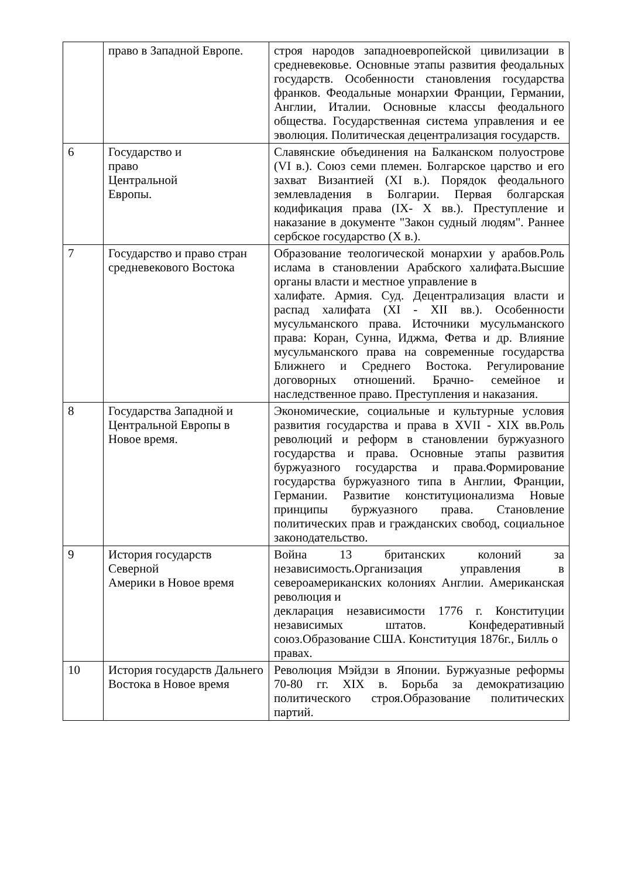| | право в Западной Европе. | строя народов западноевропейской цивилизации в средневековье. Основные этапы развития феодальных государств. Особенности становления государства франков. Феодальные монархии Франции, Германии, Англии, Италии. Основные классы феодального общества. Государственная система управления и ее эволюция. Политическая децентрализация государств. |
| 6 | Государство и право Центральной Европы. | Славянские объединения на Балканском полуострове (VI в.). Союз семи племен. Болгарское царство и его захват Византией (XI в.). Порядок феодального землевладения в Болгарии. Первая болгарская кодификация права (IX- X вв.). Преступление и наказание в документе "Закон судный людям". Раннее сербское государство (X в.). |
| 7 | Государство и право стран средневекового Востока | Образование теологической монархии у арабов.Роль ислама в становлении Арабского халифата.Высшие органы власти и местное управление в халифате. Армия. Суд. Децентрализация власти и распад халифата (XI - XII вв.). Особенности мусульманского права. Источники мусульманского права: Коран, Сунна, Иджма, Фетва и др. Влияние мусульманского права на современные государства Ближнего и Среднего Востока. Регулирование договорных отношений. Брачно- семейное и наследственное право. Преступления и наказания. |
| 8 | Государства Западной и Центральной Европы в Новое время. | Экономические, социальные и культурные условия развития государства и права в XVII - XIX вв.Роль революций и реформ в становлении буржуазного государства и права. Основные этапы развития буржуазного государства и права.Формирование государства буржуазного типа в Англии, Франции, Германии. Развитие конституционализма Новые принципы буржуазного права. Становление политических прав и гражданских свобод, социальное законодательство. |
| 9 | История государств Северной Америки в Новое время | Война 13 британских колоний за независимость.Организация управления в североамериканских колониях Англии. Американская революция и декларация независимости 1776 г. Конституции независимых штатов. Конфедеративный союз.Образование США. Конституция 1876г., Билль о правах. |
| 10 | История государств Дальнего Востока в Новое время | Революция Мэйдзи в Японии. Буржуазные реформы 70-80 гг. XIX в. Борьба за демократизацию политического строя.Образование политических партий. |